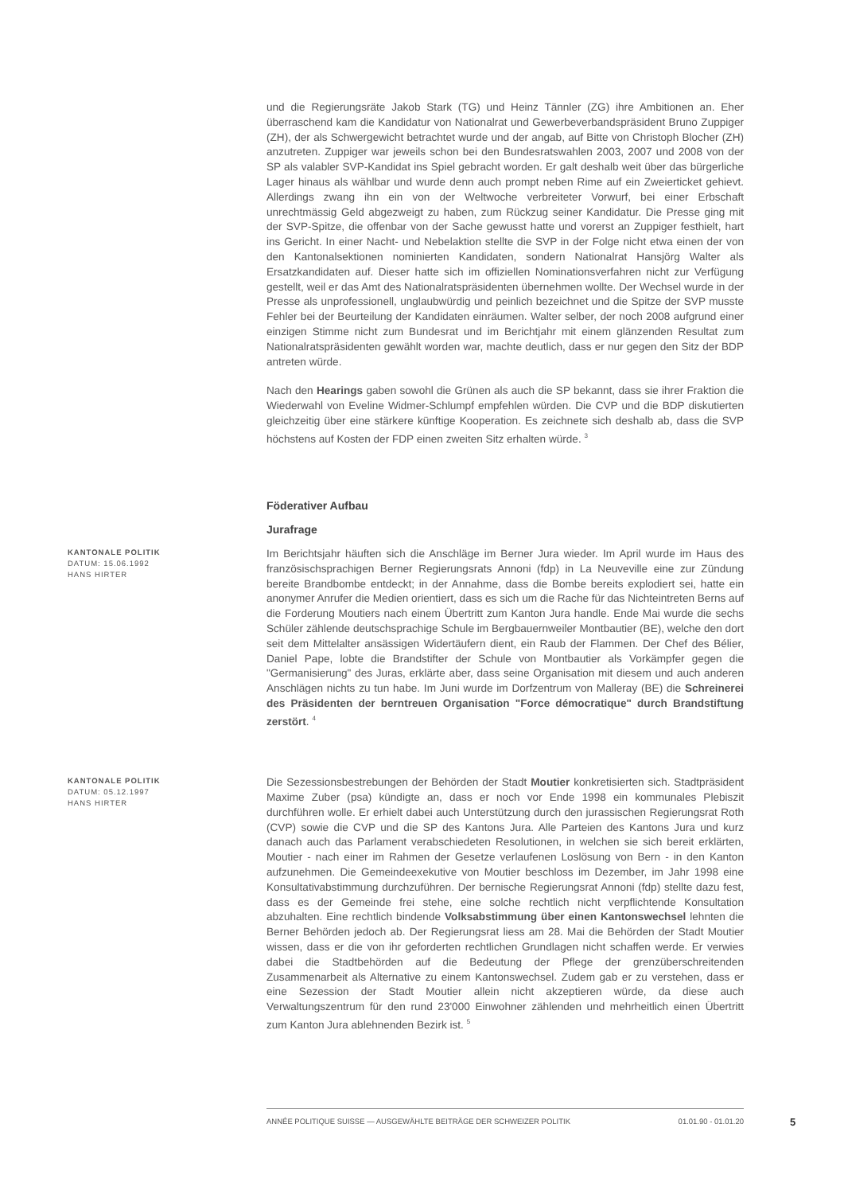und die Regierungsräte Jakob Stark (TG) und Heinz Tännler (ZG) ihre Ambitionen an. Eher überraschend kam die Kandidatur von Nationalrat und Gewerbeverbandspräsident Bruno Zuppiger (ZH), der als Schwergewicht betrachtet wurde und der angab, auf Bitte von Christoph Blocher (ZH) anzutreten. Zuppiger war jeweils schon bei den Bundesratswahlen 2003, 2007 und 2008 von der SP als valabler SVP-Kandidat ins Spiel gebracht worden. Er galt deshalb weit über das bürgerliche Lager hinaus als wählbar und wurde denn auch prompt neben Rime auf ein Zweierticket gehievt. Allerdings zwang ihn ein von der Weltwoche verbreiteter Vorwurf, bei einer Erbschaft unrechtmässig Geld abgezweigt zu haben, zum Rückzug seiner Kandidatur. Die Presse ging mit der SVP-Spitze, die offenbar von der Sache gewusst hatte und vorerst an Zuppiger festhielt, hart ins Gericht. In einer Nacht- und Nebelaktion stellte die SVP in der Folge nicht etwa einen der von den Kantonalsektionen nominierten Kandidaten, sondern Nationalrat Hansjörg Walter als Ersatzkandidaten auf. Dieser hatte sich im offiziellen Nominationsverfahren nicht zur Verfügung gestellt, weil er das Amt des Nationalratspräsidenten übernehmen wollte. Der Wechsel wurde in der Presse als unprofessionell, unglaubwürdig und peinlich bezeichnet und die Spitze der SVP musste Fehler bei der Beurteilung der Kandidaten einräumen. Walter selber, der noch 2008 aufgrund einer einzigen Stimme nicht zum Bundesrat und im Berichtjahr mit einem glänzenden Resultat zum Nationalratspräsidenten gewählt worden war, machte deutlich, dass er nur gegen den Sitz der BDP antreten würde.
Nach den Hearings gaben sowohl die Grünen als auch die SP bekannt, dass sie ihrer Fraktion die Wiederwahl von Eveline Widmer-Schlumpf empfehlen würden. Die CVP und die BDP diskutierten gleichzeitig über eine stärkere künftige Kooperation. Es zeichnete sich deshalb ab, dass die SVP höchstens auf Kosten der FDP einen zweiten Sitz erhalten würde. <sup>3</sup>
Föderativer Aufbau
Jurafrage
KANTONALE POLITIK
DATUM: 15.06.1992
HANS HIRTER
Im Berichtsjahr häuften sich die Anschläge im Berner Jura wieder. Im April wurde im Haus des französischsprachigen Berner Regierungsrats Annoni (fdp) in La Neuveville eine zur Zündung bereite Brandbombe entdeckt; in der Annahme, dass die Bombe bereits explodiert sei, hatte ein anonymer Anrufer die Medien orientiert, dass es sich um die Rache für das Nichteintreten Berns auf die Forderung Moutiers nach einem Übertritt zum Kanton Jura handle. Ende Mai wurde die sechs Schüler zählende deutschsprachige Schule im Bergbauernweiler Montbautier (BE), welche den dort seit dem Mittelalter ansässigen Widertäufern dient, ein Raub der Flammen. Der Chef des Bélier, Daniel Pape, lobte die Brandstifter der Schule von Montbautier als Vorkämpfer gegen die "Germanisierung" des Juras, erklärte aber, dass seine Organisation mit diesem und auch anderen Anschlägen nichts zu tun habe. Im Juni wurde im Dorfzentrum von Malleray (BE) die Schreinerei des Präsidenten der berntreuen Organisation "Force démocratique" durch Brandstiftung zerstört. <sup>4</sup>
KANTONALE POLITIK
DATUM: 05.12.1997
HANS HIRTER
Die Sezessionsbestrebungen der Behörden der Stadt Moutier konkretisierten sich. Stadtpräsident Maxime Zuber (psa) kündigte an, dass er noch vor Ende 1998 ein kommunales Plebiszit durchführen wolle. Er erhielt dabei auch Unterstützung durch den jurassischen Regierungsrat Roth (CVP) sowie die CVP und die SP des Kantons Jura. Alle Parteien des Kantons Jura und kurz danach auch das Parlament verabschiedeten Resolutionen, in welchen sie sich bereit erklärten, Moutier - nach einer im Rahmen der Gesetze verlaufenen Loslösung von Bern - in den Kanton aufzunehmen. Die Gemeindeexekutive von Moutier beschloss im Dezember, im Jahr 1998 eine Konsultativabstimmung durchzuführen. Der bernische Regierungsrat Annoni (fdp) stellte dazu fest, dass es der Gemeinde frei stehe, eine solche rechtlich nicht verpflichtende Konsultation abzuhalten. Eine rechtlich bindende Volksabstimmung über einen Kantonswechsel lehnten die Berner Behörden jedoch ab. Der Regierungsrat liess am 28. Mai die Behörden der Stadt Moutier wissen, dass er die von ihr geforderten rechtlichen Grundlagen nicht schaffen werde. Er verwies dabei die Stadtbehörden auf die Bedeutung der Pflege der grenzüberschreitenden Zusammenarbeit als Alternative zu einem Kantonswechsel. Zudem gab er zu verstehen, dass er eine Sezession der Stadt Moutier allein nicht akzeptieren würde, da diese auch Verwaltungszentrum für den rund 23'000 Einwohner zählenden und mehrheitlich einen Übertritt zum Kanton Jura ablehnenden Bezirk ist. <sup>5</sup>
ANNÉE POLITIQUE SUISSE — AUSGEWÄHLTE BEITRÄGE DER SCHWEIZER POLITIK 01.01.90 - 01.01.20
5